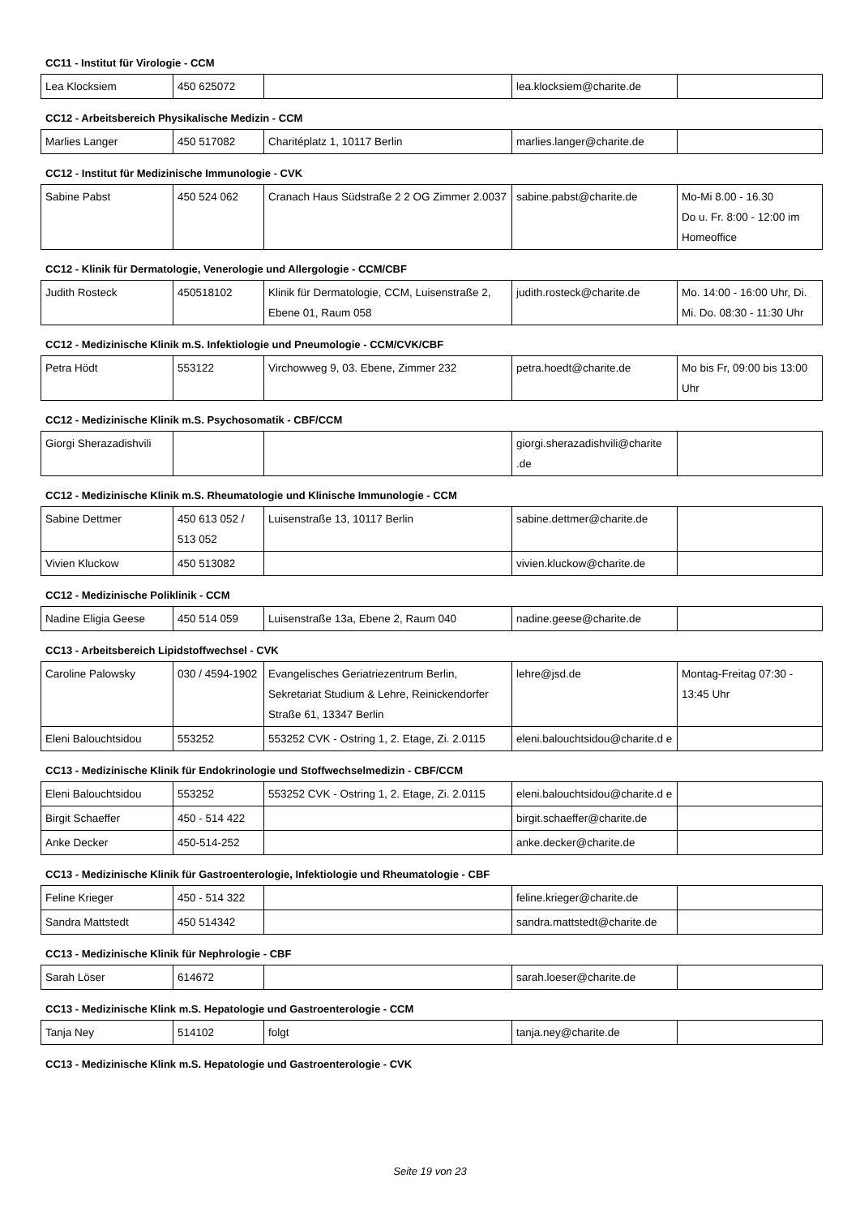CC11 - Institut für Virologie - CCM
| Lea Klocksiem | 450 625072 | | lea.klocksiem@charite.de | |
CC12 - Arbeitsbereich Physikalische Medizin - CCM
| Marlies Langer | 450 517082 | Charitéplatz 1, 10117 Berlin | marlies.langer@charite.de | |
CC12 - Institut für Medizinische Immunologie - CVK
| Sabine Pabst | 450 524 062 | Cranach Haus Südstraße 2 2 OG Zimmer 2.0037 | sabine.pabst@charite.de | Mo-Mi 8.00 - 16.30 Do u. Fr. 8:00 - 12:00 im Homeoffice |
CC12 - Klinik für Dermatologie, Venerologie und Allergologie - CCM/CBF
| Judith Rosteck | 450518102 | Klinik für Dermatologie, CCM, Luisenstraße 2, Ebene 01, Raum 058 | judith.rosteck@charite.de | Mo. 14:00 - 16:00 Uhr, Di. Mi. Do. 08:30 - 11:30 Uhr |
CC12 - Medizinische Klinik m.S. Infektiologie und Pneumologie - CCM/CVK/CBF
| Petra Hödt | 553122 | Virchowweg 9, 03. Ebene, Zimmer 232 | petra.hoedt@charite.de | Mo bis Fr, 09:00 bis 13:00 Uhr |
CC12 - Medizinische Klinik m.S. Psychosomatik - CBF/CCM
| Giorgi Sherazadishvili | | | giorgi.sherazadishvili@charite .de | |
CC12 - Medizinische Klinik m.S. Rheumatologie und Klinische Immunologie - CCM
| Sabine Dettmer | 450 613 052 / 513 052 | Luisenstraße 13, 10117 Berlin | sabine.dettmer@charite.de | |
| Vivien Kluckow | 450 513082 | | vivien.kluckow@charite.de | |
CC12 - Medizinische Poliklinik - CCM
| Nadine Eligia Geese | 450 514 059 | Luisenstraße 13a, Ebene 2, Raum 040 | nadine.geese@charite.de | |
CC13 - Arbeitsbereich Lipidstoffwechsel - CVK
| Caroline Palowsky | 030 / 4594-1902 | Evangelisches Geriatriezentrum Berlin, Sekretariat Studium & Lehre, Reinickendorfer Straße 61, 13347 Berlin | lehre@jsd.de | Montag-Freitag 07:30 - 13:45 Uhr |
| Eleni Balouchtsidou | 553252 | 553252 CVK - Ostring 1, 2. Etage, Zi. 2.0115 | eleni.balouchtsidou@charite.d e | |
CC13 - Medizinische Klinik für Endokrinologie und Stoffwechselmedizin - CBF/CCM
| Eleni Balouchtsidou | 553252 | 553252 CVK - Ostring 1, 2. Etage, Zi. 2.0115 | eleni.balouchtsidou@charite.d e | |
| Birgit Schaeffer | 450 - 514 422 | | birgit.schaeffer@charite.de | |
| Anke Decker | 450-514-252 | | anke.decker@charite.de | |
CC13 - Medizinische Klinik für Gastroenterologie, Infektiologie und Rheumatologie - CBF
| Feline Krieger | 450 - 514 322 | | feline.krieger@charite.de | |
| Sandra Mattstedt | 450 514342 | | sandra.mattstedt@charite.de | |
CC13 - Medizinische Klinik für Nephrologie - CBF
| Sarah Löser | 614672 | | sarah.loeser@charite.de | |
CC13 - Medizinische Klink m.S. Hepatologie und Gastroenterologie - CCM
| Tanja Ney | 514102 | folgt | tanja.ney@charite.de | |
CC13 - Medizinische Klink m.S. Hepatologie und Gastroenterologie - CVK
Seite 19 von 23